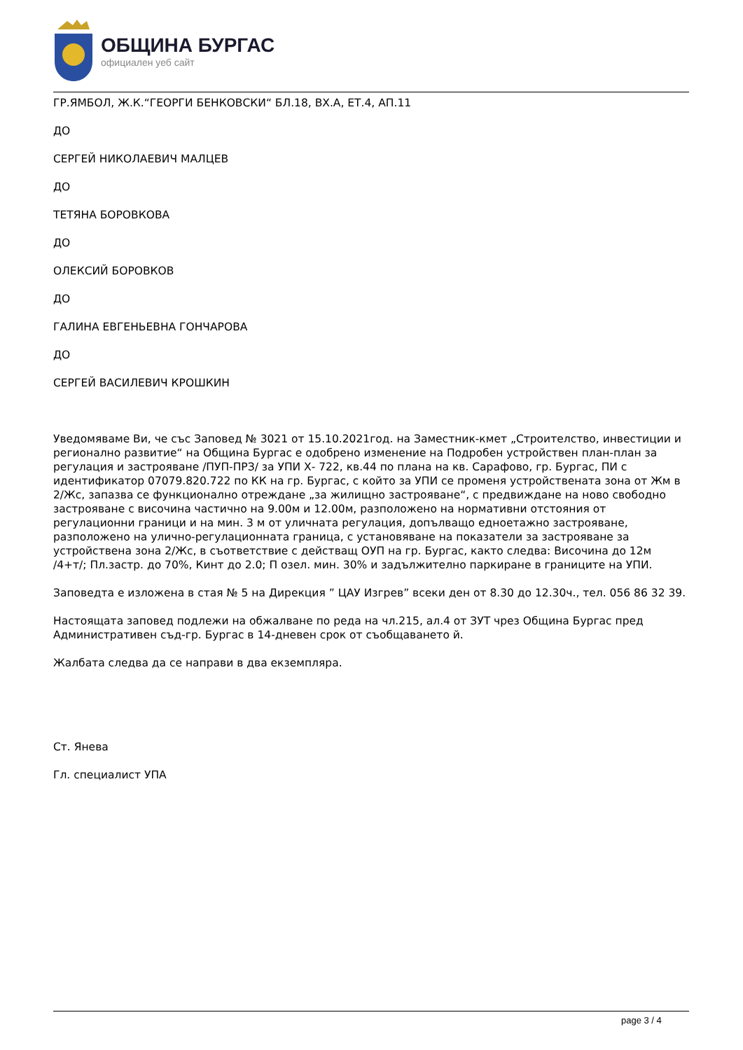ОБЩИНА БУРГАС
официален уеб сайт
ГР.ЯМБОЛ, Ж.К.“ГЕОРГИ БЕНКОВСКИ“ БЛ.18, ВХ.А, ЕТ.4, АП.11
ДО
СЕРГЕЙ НИКОЛАЕВИЧ МАЛЦЕВ
ДО
ТЕТЯНА БОРОВКОВА
ДО
ОЛЕКСИЙ БОРОВКОВ
ДО
ГАЛИНА ЕВГЕНЬЕВНА ГОНЧАРОВА
ДО
СЕРГЕЙ ВАСИЛЕВИЧ КРОШКИН
Уведомяваме Ви, че със Заповед № 3021 от 15.10.2021год. на Заместник-кмет „Строителство, инвестиции и регионално развитие“ на Община Бургас е одобрено изменение на Подробен устройствен план-план за регулация и застрояване /ПУП-ПРЗ/ за УПИ Х- 722, кв.44 по плана на кв. Сарафово, гр. Бургас, ПИ с идентификатор 07079.820.722 по КК на гр. Бургас, с който за УПИ се променя устройствената зона от Жм в 2/Жс, запазва се функционално отреждане „за жилищно застрояване“, с предвиждане на ново свободно застрояване с височина частично на 9.00м и 12.00м, разположено на нормативни отстояния от регулационни граници и на мин. 3 м от уличната регулация, допълващо едноетажно застрояване, разположено на улично-регулационната граница, с установяване на показатели за застрояване за устройствена зона 2/Жс, в съответствие с действащ ОУП на гр. Бургас, както следва: Височина до 12м /4+т/; Пл.застр. до 70%, Кинт до 2.0; П озел. мин. 30% и задължително паркиране в границите на УПИ.
Заповедта е изложена в стая № 5 на Дирекция ” ЦАУ Изгрев” всеки ден от 8.30 до 12.30ч., тел. 056 86 32 39.
Настоящата заповед подлежи на обжалване по реда на чл.215, ал.4 от ЗУТ чрез Община Бургас пред Административен съд-гр. Бургас в 14-дневен срок от съобщаването й.
Жалбата следва да се направи в два екземпляра.
Ст. Янева
Гл. специалист УПА
page 3 / 4